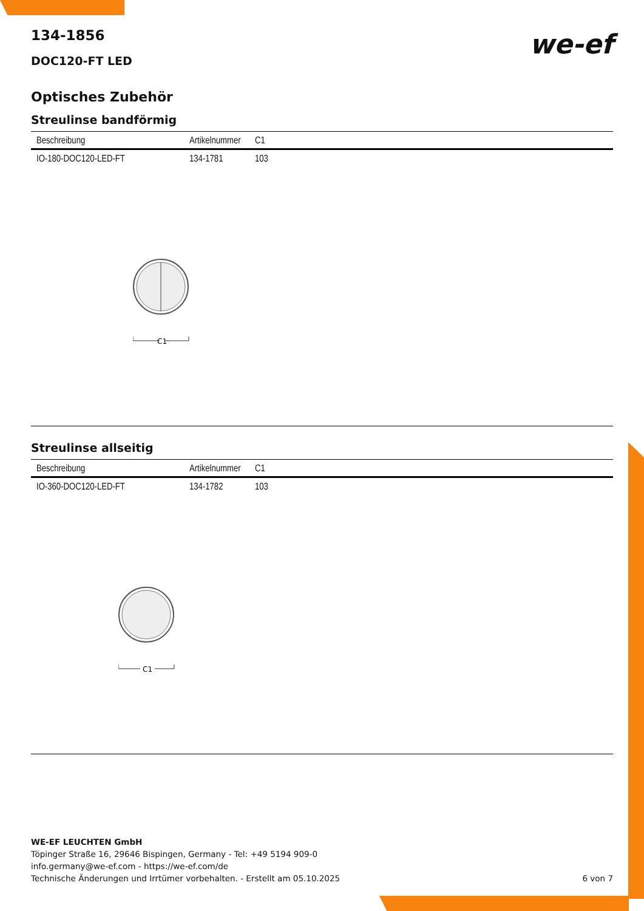we-ef
134-1856
DOC120-FT LED
Optisches Zubehör
Streulinse bandförmig
| Beschreibung | Artikelnummer | C1 |
| --- | --- | --- |
| IO-180-DOC120-LED-FT | 134-1781 | 103 |
C1
Streulinse allseitig
| Beschreibung | Artikelnummer | C1 |
| --- | --- | --- |
| IO-360-DOC120-LED-FT | 134-1782 | 103 |
C1
WE-EF LEUCHTEN GmbH
Töpinger Straße 16, 29646 Bispingen, Germany - Tel: +49 5194 909-0
info.germany@we-ef.com - https://we-ef.com/de
Technische Änderungen und Irrtümer vorbehalten. - Erstellt am 05.10.2025 6 von 7